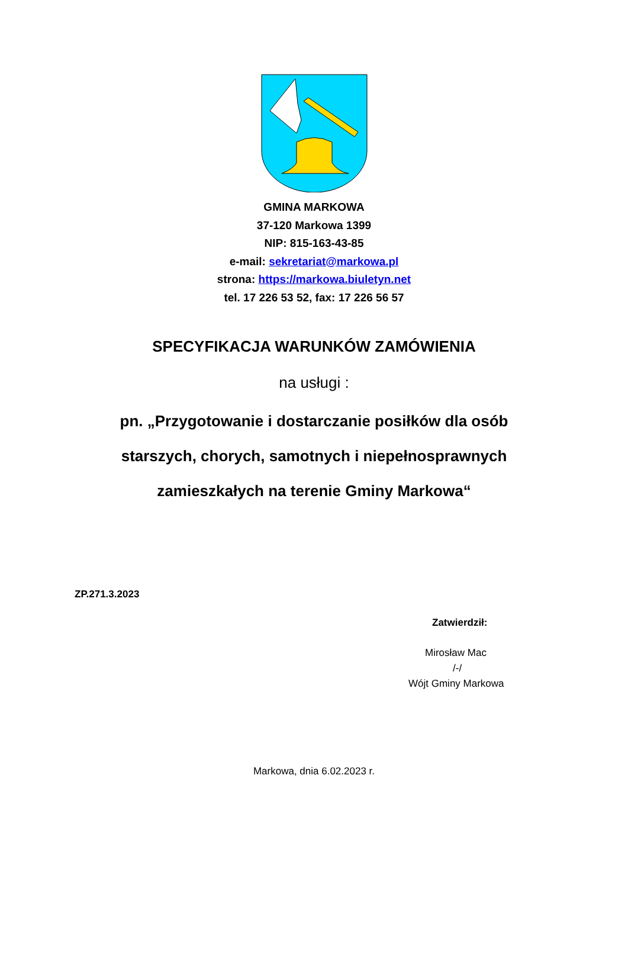GMINA MARKOWA
37-120 Markowa 1399
NIP: 815-163-43-85
e-mail: sekretariat@markowa.pl
strona: https://markowa.biuletyn.net
tel. 17 226 53 52, fax: 17 226 56 57
SPECYFIKACJA WARUNKÓW ZAMÓWIENIA
na usługi :
pn. „Przygotowanie i dostarczanie posiłków dla osób
starszych, chorych, samotnych i niepełnosprawnych
zamieszkałych na terenie Gminy Markowa“
ZP.271.3.2023
Zatwierdził:
Mirosław Mac
/-/
Wójt Gminy Markowa
Markowa, dnia 6.02.2023 r.